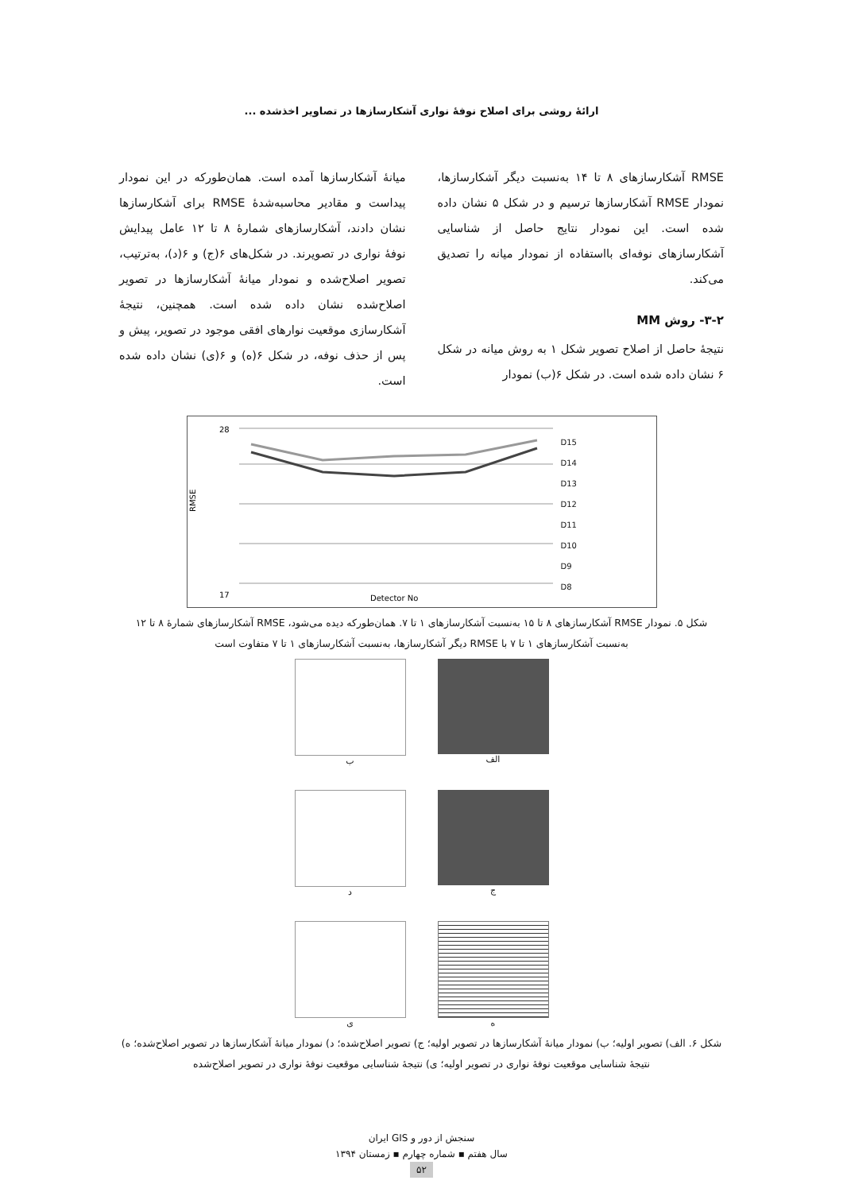ارائۀ روشی برای اصلاح نوفۀ نواری آشکارسازها در تصاویر اخذشده ...
RMSE آشکارسازهای ۸ تا ۱۴ به‌نسبت دیگر آشکارسازها، نمودار RMSE آشکارسازها ترسیم و در شکل ۵ نشان داده شده است. این نمودار نتایج حاصل از شناسایی آشکارسازهای نوفه‌ای بااستفاده از نمودار میانه را تصدیق می‌کند.
۳-۲- روش MM
نتیجۀ حاصل از اصلاح تصویر شکل ۱ به روش میانه در شکل ۶ نشان داده شده است. در شکل ۶(ب) نمودار
میانۀ آشکارسازها آمده است. همان‌طورکه در این نمودار پیداست و مقادیر محاسبه‌شدۀ RMSE برای آشکارسازها نشان دادند، آشکارسازهای شمارۀ ۸ تا ۱۲ عامل پیدایش نوفۀ نواری در تصویرند. در شکل‌های ۶(ج) و ۶(د)، به‌ترتیب، تصویر اصلاح‌شده و نمودار میانۀ آشکارسازها در تصویر اصلاح‌شده نشان داده شده است. همچنین، نتیجۀ آشکارسازی موقعیت نوارهای افقی موجود در تصویر، پیش و پس از حذف نوفه، در شکل ۶(ه) و ۶(ی) نشان داده شده است.
28
17
RMSE
Detector No
D15
D14
D13
D12
D11
D10
D9
D8
شکل ۵. نمودار RMSE آشکارسازهای ۸ تا ۱۵ به‌نسبت آشکارسازهای ۱ تا ۷. همان‌طورکه دیده می‌شود، RMSE آشکارسازهای شمارۀ ۸ تا ۱۲ به‌نسبت آشکارسازهای ۱ تا ۷ با RMSE دیگر آشکارسازها، به‌نسبت آشکارسازهای ۱ تا ۷ متفاوت است
الف
ب
ج
د
ه
ی
شکل ۶. الف) تصویر اولیه؛ ب) نمودار میانۀ آشکارسازها در تصویر اولیه؛ ج) تصویر اصلاح‌شده؛ د) نمودار میانۀ آشکارسازها در تصویر اصلاح‌شده؛ ه) نتیجۀ شناسایی موقعیت نوفۀ نواری در تصویر اولیه؛ ی) نتیجۀ شناسایی موقعیت نوفۀ نواری در تصویر اصلاح‌شده
سنجش از دور و GIS ایران
سال هفتم ▪ شماره چهارم ▪ زمستان ۱۳۹۴
۵۲